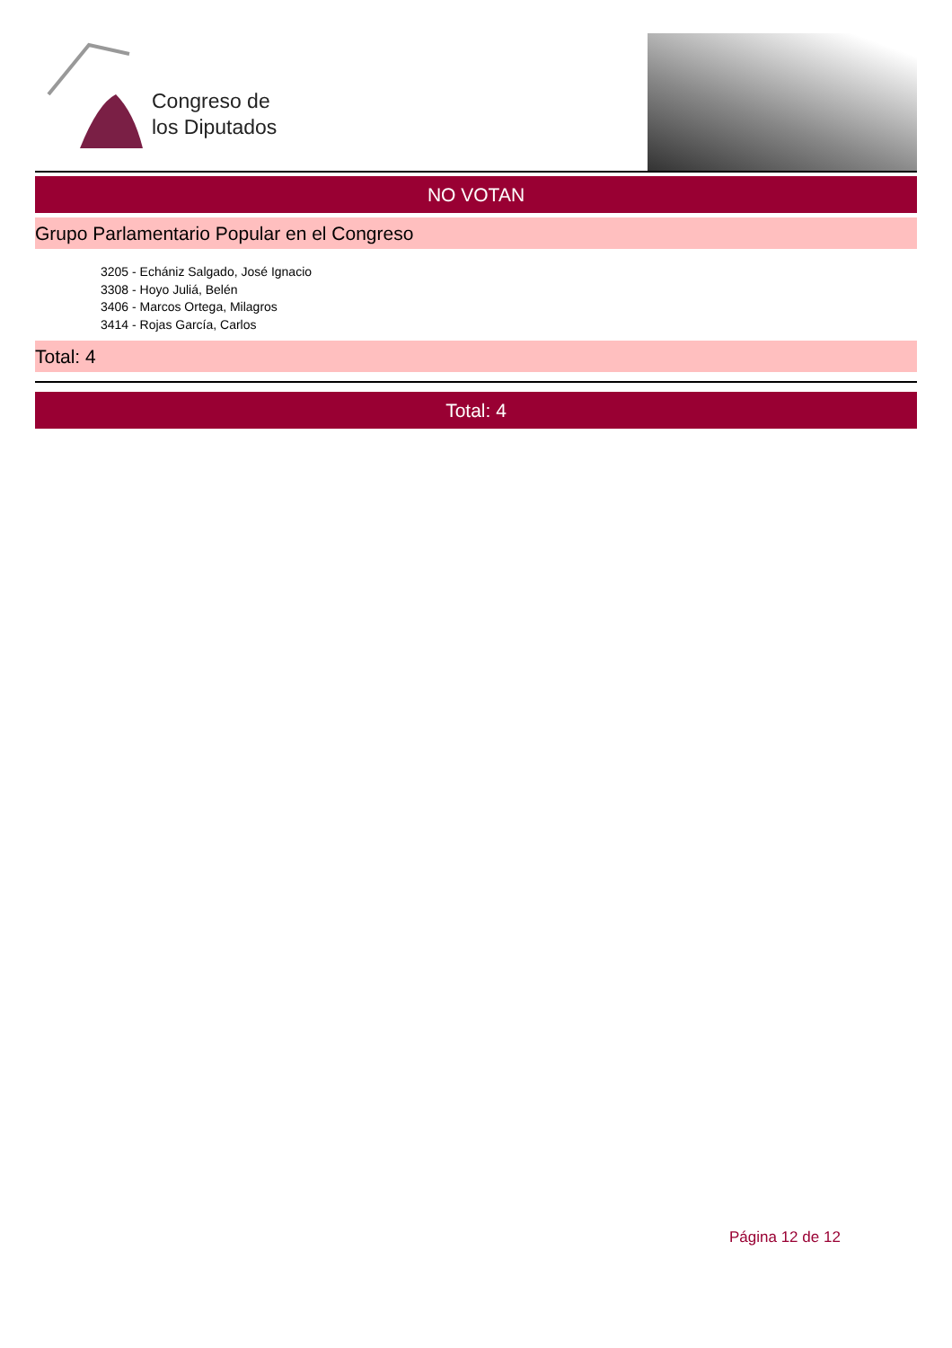Congreso de
los Diputados
NO VOTAN
Grupo Parlamentario Popular en el Congreso
3205 - Echániz Salgado, José Ignacio
3308 - Hoyo Juliá, Belén
3406 - Marcos Ortega, Milagros
3414 - Rojas García, Carlos
Total: 4
Total: 4
Página 12 de 12